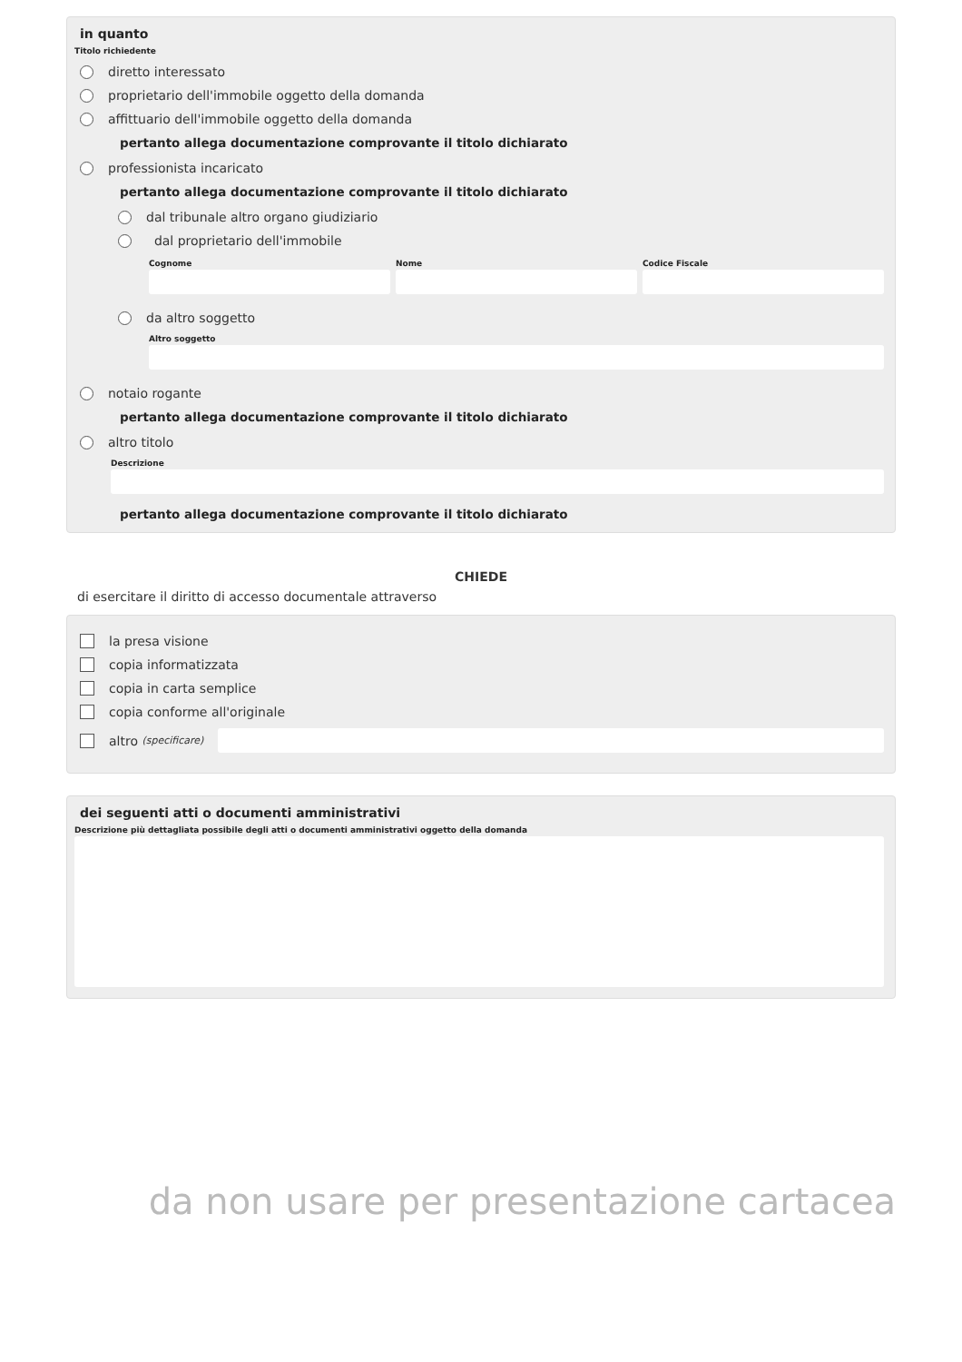in quanto
Titolo richiedente
diretto interessato
proprietario dell'immobile oggetto della domanda
affittuario dell'immobile oggetto della domanda
pertanto allega documentazione comprovante il titolo dichiarato
professionista incaricato
pertanto allega documentazione comprovante il titolo dichiarato
dal tribunale altro organo giudiziario
dal proprietario dell'immobile
Cognome Nome Codice Fiscale
da altro soggetto
Altro soggetto
notaio rogante
pertanto allega documentazione comprovante il titolo dichiarato
altro titolo
Descrizione
pertanto allega documentazione comprovante il titolo dichiarato
CHIEDE
di esercitare il diritto di accesso documentale attraverso
la presa visione
copia informatizzata
copia in carta semplice
copia conforme all'originale
altro (specificare)
dei seguenti atti o documenti amministrativi
Descrizione più dettagliata possibile degli atti o documenti amministrativi oggetto della domanda
da non usare per presentazione cartacea